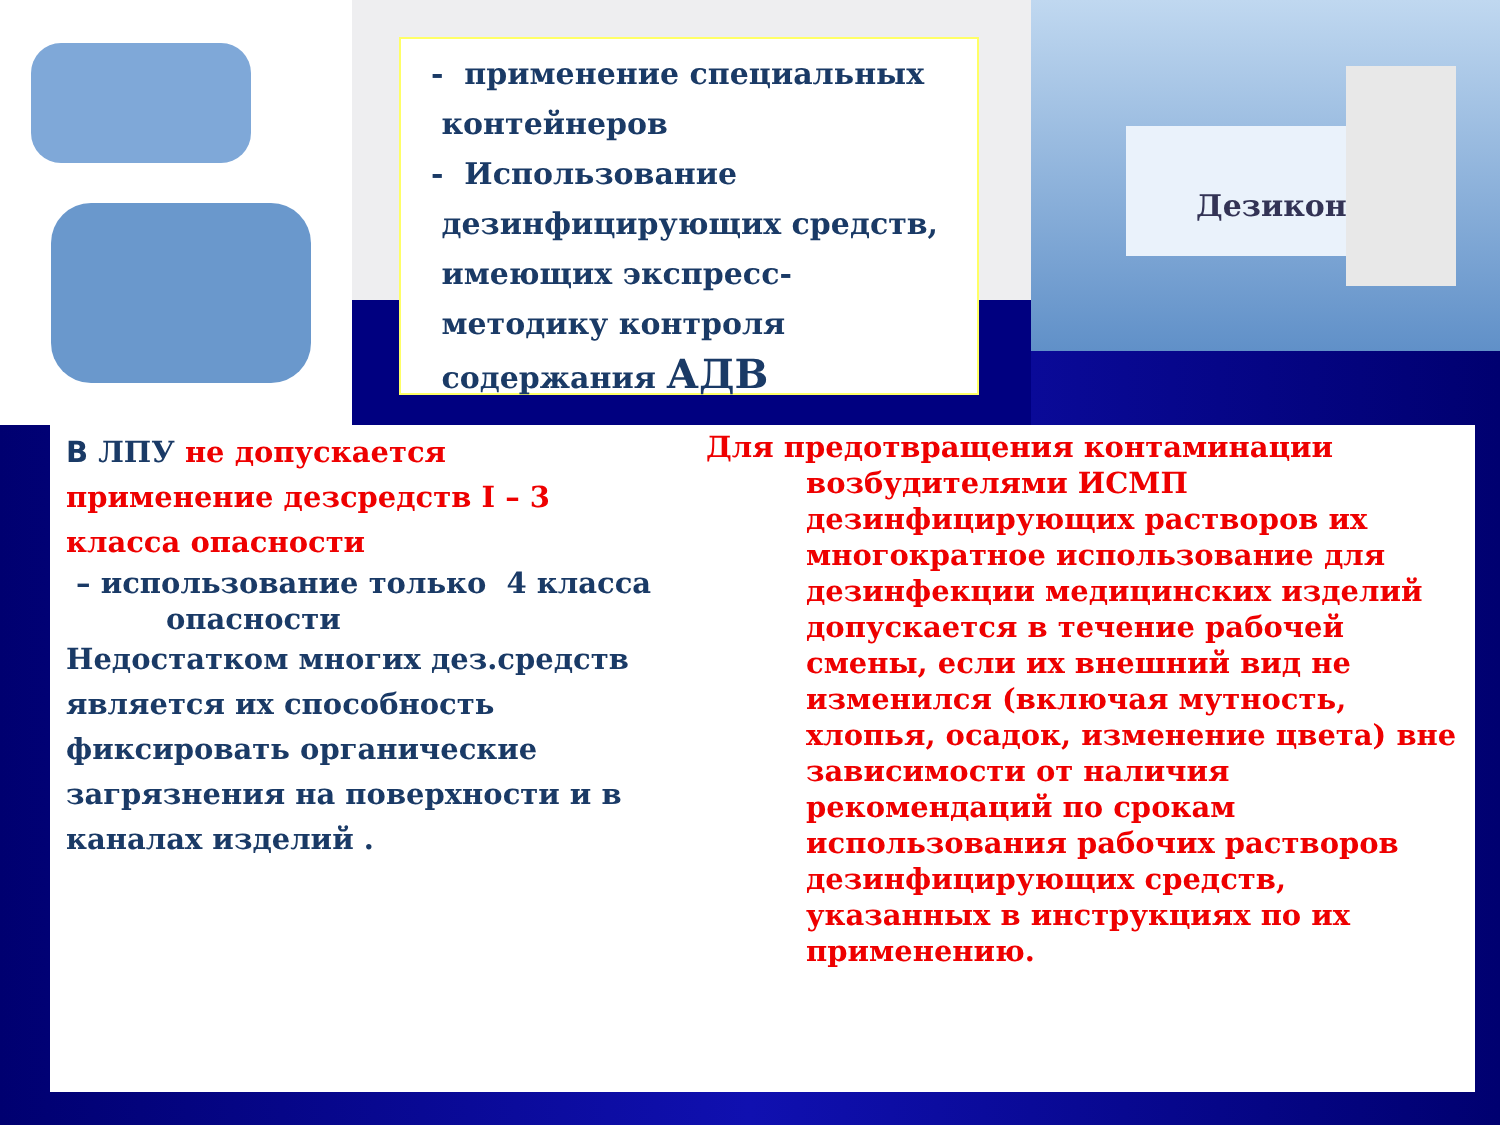- применение специальных
контейнеров
- Использование
дезинфицирующих средств,
имеющих экспресс-
методику контроля
содержания АДВ
Дезикон
В ЛПУ не допускается
применение дезсредств I – 3
класса опасности
– использование только 4 класса
опасности
Недостатком многих дез.средств является их способность фиксировать органические загрязнения на поверхности и в каналах изделий .
Для предотвращения контаминации
возбудителями ИСМП дезинфицирующих растворов их многократное использование для дезинфекции медицинских изделий допускается в течение рабочей смены, если их внешний вид не изменился (включая мутность, хлопья, осадок, изменение цвета) вне зависимости от наличия рекомендаций по срокам использования рабочих растворов дезинфицирующих средств, указанных в инструкциях по их применению.